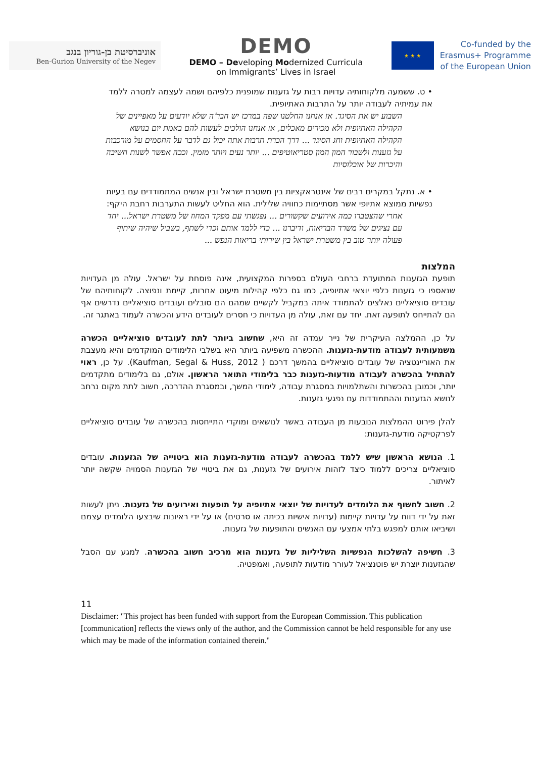אוניברסיטת בן-גוריון בנגב
Ben-Gurion University of the Negev
DEMO
DEMO – Developing Modernized Curricula
on Immigrants’ Lives in Israel
★ ★ ★
Co-funded by the
Erasmus+ Programme
of the European Union
• ט. ששמעה מלקוחותיה עדויות רבות על גזענות שמופנית כלפיהם ושמה לעצמה למטרה ללמד את עמיתיה לעבודה יותר על התרבות האתיופית.
השבוע יש את הסיגד. אז אנחנו החלטנו שפה במרכז יש חבר'ה שלא יודעים על מאפיינים של הקהילה האתיופית ולא מכירים מאכלים, אז אנחנו הולכים לעשות להם באמת יום בנושא הקהילה האתיופית וחג הסיגד ... דרך הכרת תרבות אתה יכול גם לדבר על החסמים על מורכבות על גזענות ולשבור המון המון סטריאוטיפים ... יותר נעים ויותר מזמין. וככה אפשר לשנות חשיבה והיכרות של אוכלוסיות
• א. נתקל במקרים רבים של אינטראקציות בין משטרת ישראל ובין אנשים המתמודדים עם בעיות נפשיות ממוצא אתיופי אשר מסתיימות כחוויה שלילית. הוא החליט לעשות התערבות רחבת היקף:
אחרי שהצטברו כמה אירועים שקשורים ... נפגשתי עם מפקד המחוז של משטרת ישראל... יחד עם נציגים של משרד הבריאות, ודיברנו ... כדי ללמד אותם וכדי לשתף, בשביל שיהיה שיתוף פעולה יותר טוב בין משטרת ישראל בין שירותי בריאות הנפש ...
המלצות
תופעת הגזענות המתועדת ברחבי העולם בספרות המקצועית, אינה פוסחת על ישראל. עולה מן העדויות שנאספו כי גזענות כלפי יוצאי אתיופיה, כמו גם כלפי קהילות מיעוט אחרות, קיימת ונפוצה. לקוחותיהם של עובדים סוציאליים נאלצים להתמודד איתה במקביל לקשיים שמהם הם סובלים ועובדים סוציאליים נדרשים אף הם להתייחס לתופעה זאת. יחד עם זאת, עולה מן העדויות כי חסרים לעובדים הידע והכשרה לעמוד באתגר זה.
על כן, ההמלצה העיקרית של נייר עמדה זה היא, שחשוב ביותר לתת לעובדים סוציאליים הכשרה משמעותית לעבודה מודעת-גזענות. ההכשרה משפיעה ביותר היא בשלבי הלימודים המוקדמים והיא מעצבת את האוריינטציה של עובדים סוציאליים בהמשך דרכם ( Kaufman, Segal & Huss, 2012). על כן, ראוי להתחיל בהכשרה לעבודה מודעות-גזענות כבר בלימודי התואר הראשון. אולם, גם בלימודים מתקדמים יותר, וכמובן בהכשרות והשתלמויות במסגרת עבודה, לימודי המשך, ובמסגרת ההדרכה, חשוב לתת מקום נרחב לנושא הגזענות וההתמודדות עם נפגעי גזענות.
להלן פירוט ההמלצות הנובעות מן העבודה באשר לנושאים ומוקדי התייחסות בהכשרה של עובדים סוציאליים לפרקטיקה מודעת-גזענות:
1. הנושא הראשון שיש ללמד בהכשרה לעבודה מודעת-גזענות הוא ביטוייה של הגזענות. עובדים סוציאליים צריכים ללמוד כיצד לזהות אירועים של גזענות, גם את ביטויי של הגזענות הסמויה שקשה יותר לאיתור.
2. חשוב לחשוף את הלומדים לעדויות של יוצאי אתיופיה על תופעות ואירועים של גזענות. ניתן לעשות זאת על ידי דווח על עדויות קיימות (עדויות אישיות בכיתה או סרטים) או על ידי ראיונות שיבצעו הלומדים עצמם ושיביאו אותם למפגש בלתי אמצעי עם האנשים והתופעות של גזענות.
3. חשיפה להשלכות הנפשיות השליליות של גזענות הוא מרכיב חשוב בהכשרה. למגע עם הסבל שהגזענות יוצרת יש פוטנציאל לעורר מודעות לתופעה, ואמפטיה.
11
Disclaimer: "This project has been funded with support from the European Commission. This publication [communication] reflects the views only of the author, and the Commission cannot be held responsible for any use which may be made of the information contained therein."